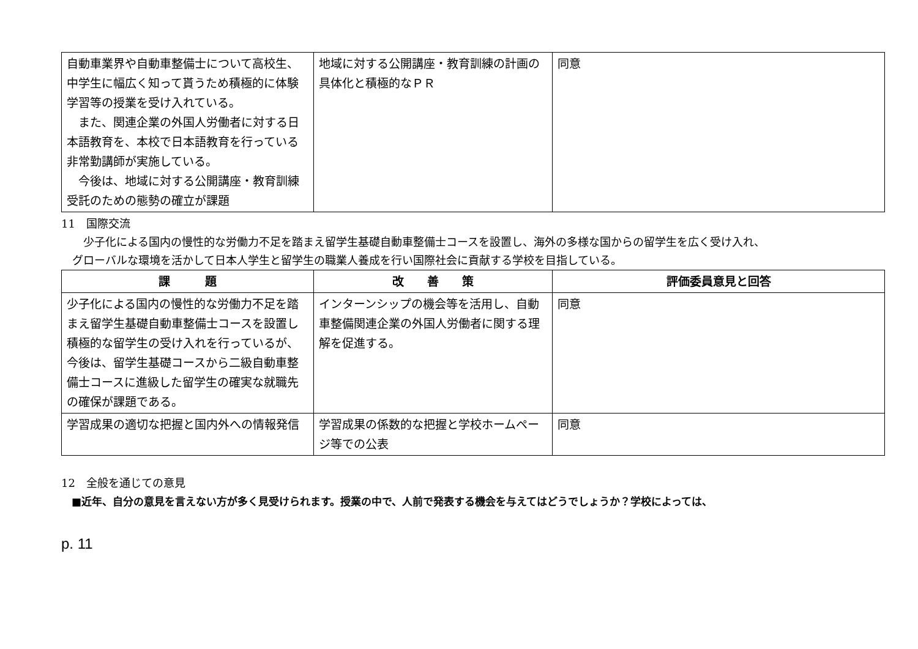| 自動車業界や自動車整備士について高校生、中学生に幅広く知って貰うため積極的に体験学習等の授業を受け入れている。 また、関連企業の外国人労働者に対する日本語教育を、本校で日本語教育を行っている非常勤講師が実施している。 今後は、地域に対する公開講座・教育訓練受託のための態勢の確立が課題 | 地域に対する公開講座・教育訓練の計画の具体化と積極的なＰＲ | 同意 |
11　国際交流
　　少子化による国内の慢性的な労働力不足を踏まえ留学生基礎自動車整備士コースを設置し、海外の多様な国からの留学生を広く受け入れ、
　グローバルな環境を活かして日本人学生と留学生の職業人養成を行い国際社会に貢献する学校を目指している。
| 課 題 | 改 善 策 | 評価委員意見と回答 |
| --- | --- | --- |
| 少子化による国内の慢性的な労働力不足を踏まえ留学生基礎自動車整備士コースを設置し積極的な留学生の受け入れを行っているが、今後は、留学生基礎コースから二級自動車整備士コースに進級した留学生の確実な就職先の確保が課題である。 | インターンシップの機会等を活用し、自動車整備関連企業の外国人労働者に関する理解を促進する。 | 同意 |
| 学習成果の適切な把握と国内外への情報発信 | 学習成果の係数的な把握と学校ホームページ等での公表 | 同意 |
12　全般を通じての意見
　■近年、自分の意見を言えない方が多く見受けられます。授業の中で、人前で発表する機会を与えてはどうでしょうか？学校によっては、
p. 11